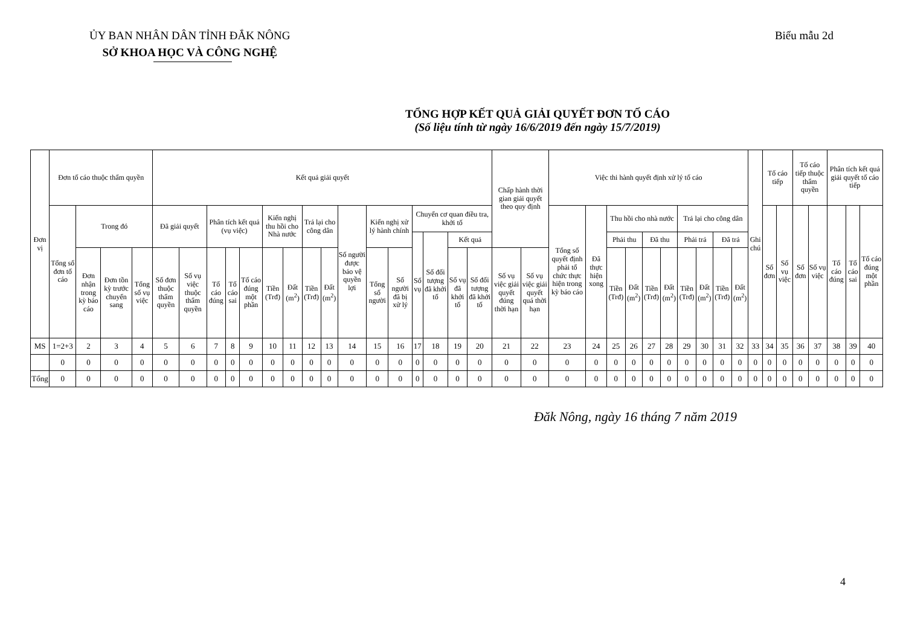ỦY BAN NHÂN DÂN TỈNH ĐẮK NÔNG
SỞ KHOA HỌC VÀ CÔNG NGHỆ
Biểu mẫu 2d
TỔNG HỢP KẾT QUẢ GIẢI QUYẾT ĐƠN TỐ CÁO
(Số liệu tính từ ngày 16/6/2019 đến ngày 15/7/2019)
| Đơn vị | Đơn tố cáo thuộc thẩm quyền | | | | Kết quả giải quyết | | | | | | | | | | | | | | | | Chấp hành thời gian giải quyết theo quy định | | Việc thi hành quyết định xử lý tố cáo | | | | | | | | | | Ghi chú | Tố cáo tiếp | | Tố cáo tiếp thuộc thẩm quyền | | Phân tích kết quả giải quyết tố cáo tiếp | | |
| --- | --- | --- | --- | --- | --- | --- | --- | --- | --- | --- | --- | --- | --- | --- | --- | --- | --- | --- | --- | --- | --- | --- | --- | --- | --- | --- | --- | --- | --- | --- | --- | --- | --- | --- | --- | --- | --- | --- | --- | --- |
| | Tổng số đơn tố cáo | Trong đó | | | Đã giải quyết | | Phân tích kết quả (vụ việc) | | | Kiến nghị thu hồi cho Nhà nước | | Trả lại cho công dân | | Số người được bảo vệ quyền lợi | Kiến nghị xử lý hành chính | | Chuyển cơ quan điều tra, khởi tố | | | | | | Tổng số quyết định phải tổ chức thực hiện trong kỳ báo cáo | Đã thực hiện xong | Thu hồi cho nhà nước | | | | Trả lại cho công dân | | | | | Số đơn | Số vụ việc | Số đơn | Số vụ việc | Tố cáo đúng | Tố cáo sai | Tố cáo đúng một phần |
| | | | | | | | | | | | | | | | | | Số vụ | Số đối tượng đã khởi tố | Kết quả | | | | | | Phải thu | | Đã thu | | Phải trả | | Đã trả | | | | | | | | | |
| | | Đơn nhận trong kỳ báo cáo | Đơn tồn kỳ trước chuyển sang | Tổng số vụ việc | Số đơn thuộc thẩm quyền | Số vụ việc thuộc thẩm quyền | Tố cáo đúng | Tố cáo sai | Tố cáo đúng một phần | Tiền (Trđ) | Đất (m<sup>2</sup>) | Tiền (Trđ) | Đất (m<sup>2</sup>) | | Tổng số người | Số người đã bị xử lý | | | Số vụ đã khởi tố | Số đối tượng đã khởi tố | Số vụ việc giải quyết đúng thời hạn | Số vụ việc giải quyết quá thời hạn | | | Tiền (Trđ) | Đất (m<sup>2</sup>) | Tiền (Trđ) | Đất (m<sup>2</sup>) | Tiền (Trđ) | Đất (m<sup>2</sup>) | Tiền (Trđ) | Đất (m<sup>2</sup>) | | | | | | | | |
| MS | 1=2+3 | 2 | 3 | 4 | 5 | 6 | 7 | 8 | 9 | 10 | 11 | 12 | 13 | 14 | 15 | 16 | 17 | 18 | 19 | 20 | 21 | 22 | 23 | 24 | 25 | 26 | 27 | 28 | 29 | 30 | 31 | 32 | 33 | 34 | 35 | 36 | 37 | 38 | 39 | 40 |
| | 0 | 0 | 0 | 0 | 0 | 0 | 0 | 0 | 0 | 0 | 0 | 0 | 0 | 0 | 0 | 0 | 0 | 0 | 0 | 0 | 0 | 0 | 0 | 0 | 0 | 0 | 0 | 0 | 0 | 0 | 0 | 0 | 0 | 0 | 0 | 0 | 0 | 0 | 0 | 0 |
| Tổng | 0 | 0 | 0 | 0 | 0 | 0 | 0 | 0 | 0 | 0 | 0 | 0 | 0 | 0 | 0 | 0 | 0 | 0 | 0 | 0 | 0 | 0 | 0 | 0 | 0 | 0 | 0 | 0 | 0 | 0 | 0 | 0 | 0 | 0 | 0 | 0 | 0 | 0 | 0 | 0 |
Đăk Nông, ngày 16 tháng 7 năm 2019
4